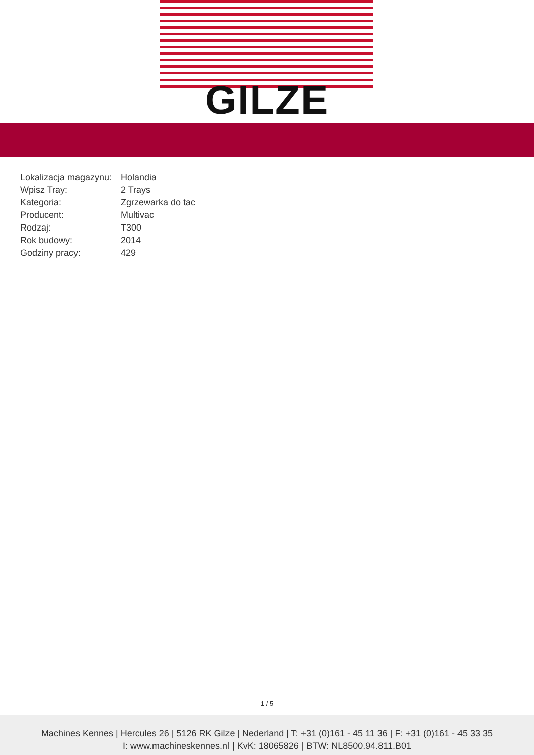GILZE
| Lokalizacja magazynu: | Holandia |
| Wpisz Tray: | 2 Trays |
| Kategoria: | Zgrzewarka do tac |
| Producent: | Multivac |
| Rodzaj: | T300 |
| Rok budowy: | 2014 |
| Godziny pracy: | 429 |
1 / 5
Machines Kennes | Hercules 26 | 5126 RK Gilze | Nederland | T: +31 (0)161 - 45 11 36 | F: +31 (0)161 - 45 33 35
I: www.machineskennes.nl | KvK: 18065826 | BTW: NL8500.94.811.B01